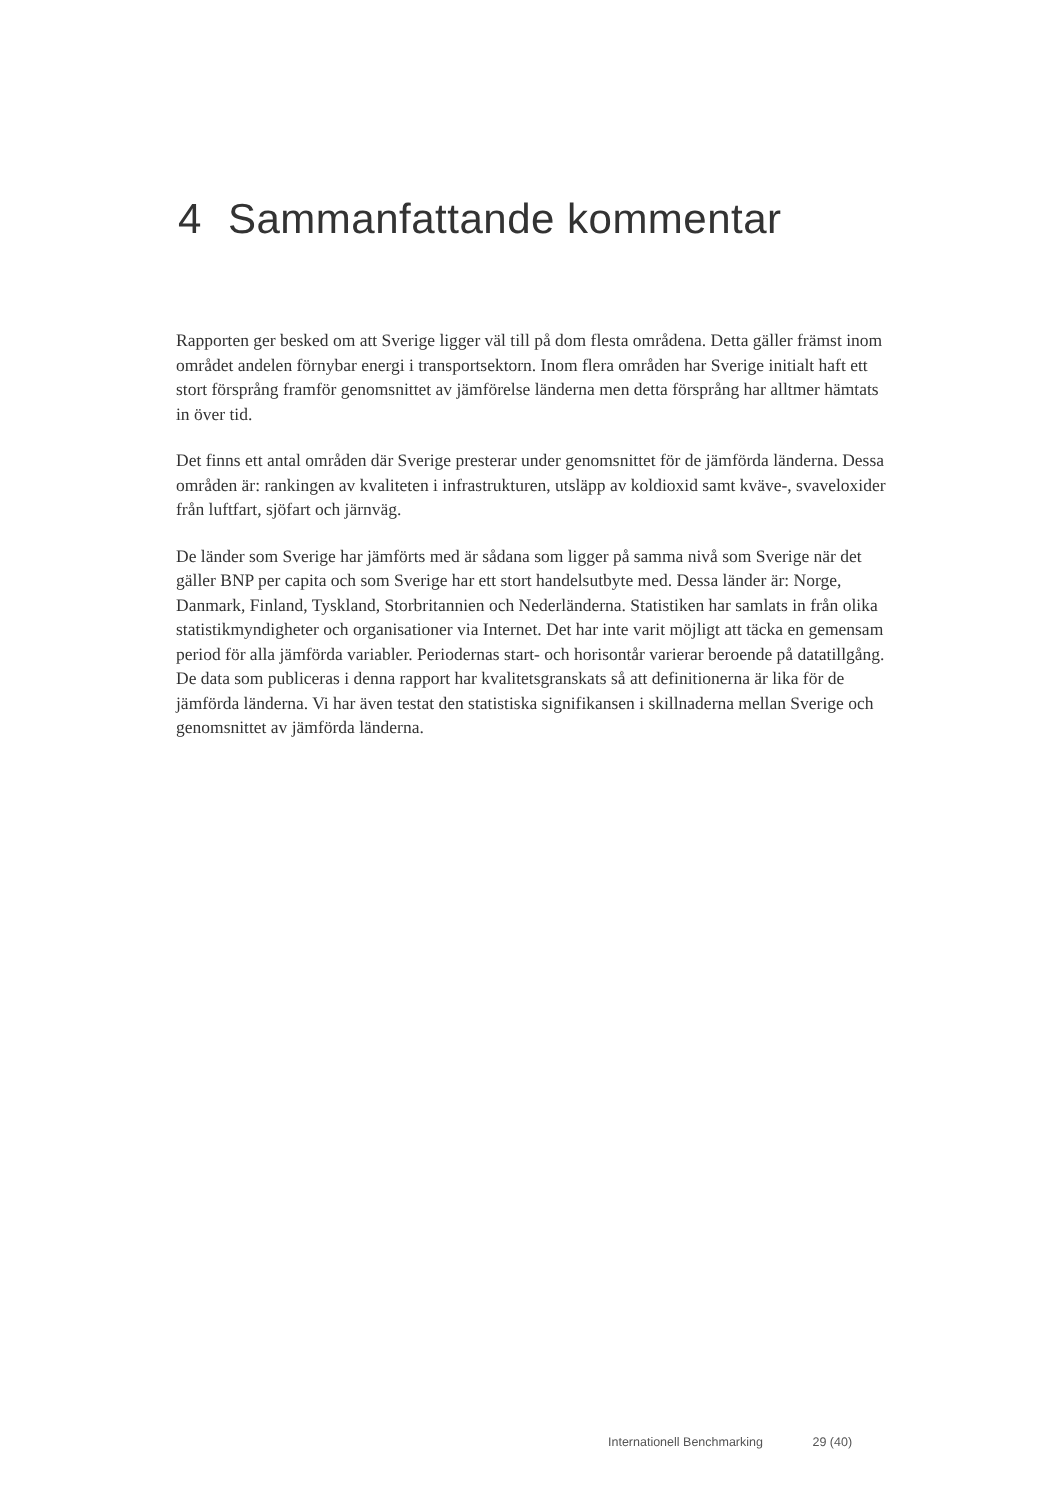4 Sammanfattande kommentar
Rapporten ger besked om att Sverige ligger väl till på dom flesta områdena. Detta gäller främst inom området andelen förnybar energi i transportsektorn. Inom flera områden har Sverige initialt haft ett stort försprång framför genomsnittet av jämförelse länderna men detta försprång har alltmer hämtats in över tid.
Det finns ett antal områden där Sverige presterar under genomsnittet för de jämförda länderna. Dessa områden är: rankingen av kvaliteten i infrastrukturen, utsläpp av koldioxid samt kväve-, svaveloxider från luftfart, sjöfart och järnväg.
De länder som Sverige har jämförts med är sådana som ligger på samma nivå som Sverige när det gäller BNP per capita och som Sverige har ett stort handelsutbyte med. Dessa länder är: Norge, Danmark, Finland, Tyskland, Storbritannien och Nederländerna. Statistiken har samlats in från olika statistikmyndigheter och organisationer via Internet. Det har inte varit möjligt att täcka en gemensam period för alla jämförda variabler. Periodernas start- och horisontår varierar beroende på datatillgång. De data som publiceras i denna rapport har kvalitetsgranskats så att definitionerna är lika för de jämförda länderna. Vi har även testat den statistiska signifikansen i skillnaderna mellan Sverige och genomsnittet av jämförda länderna.
Internationell Benchmarking 29 (40)